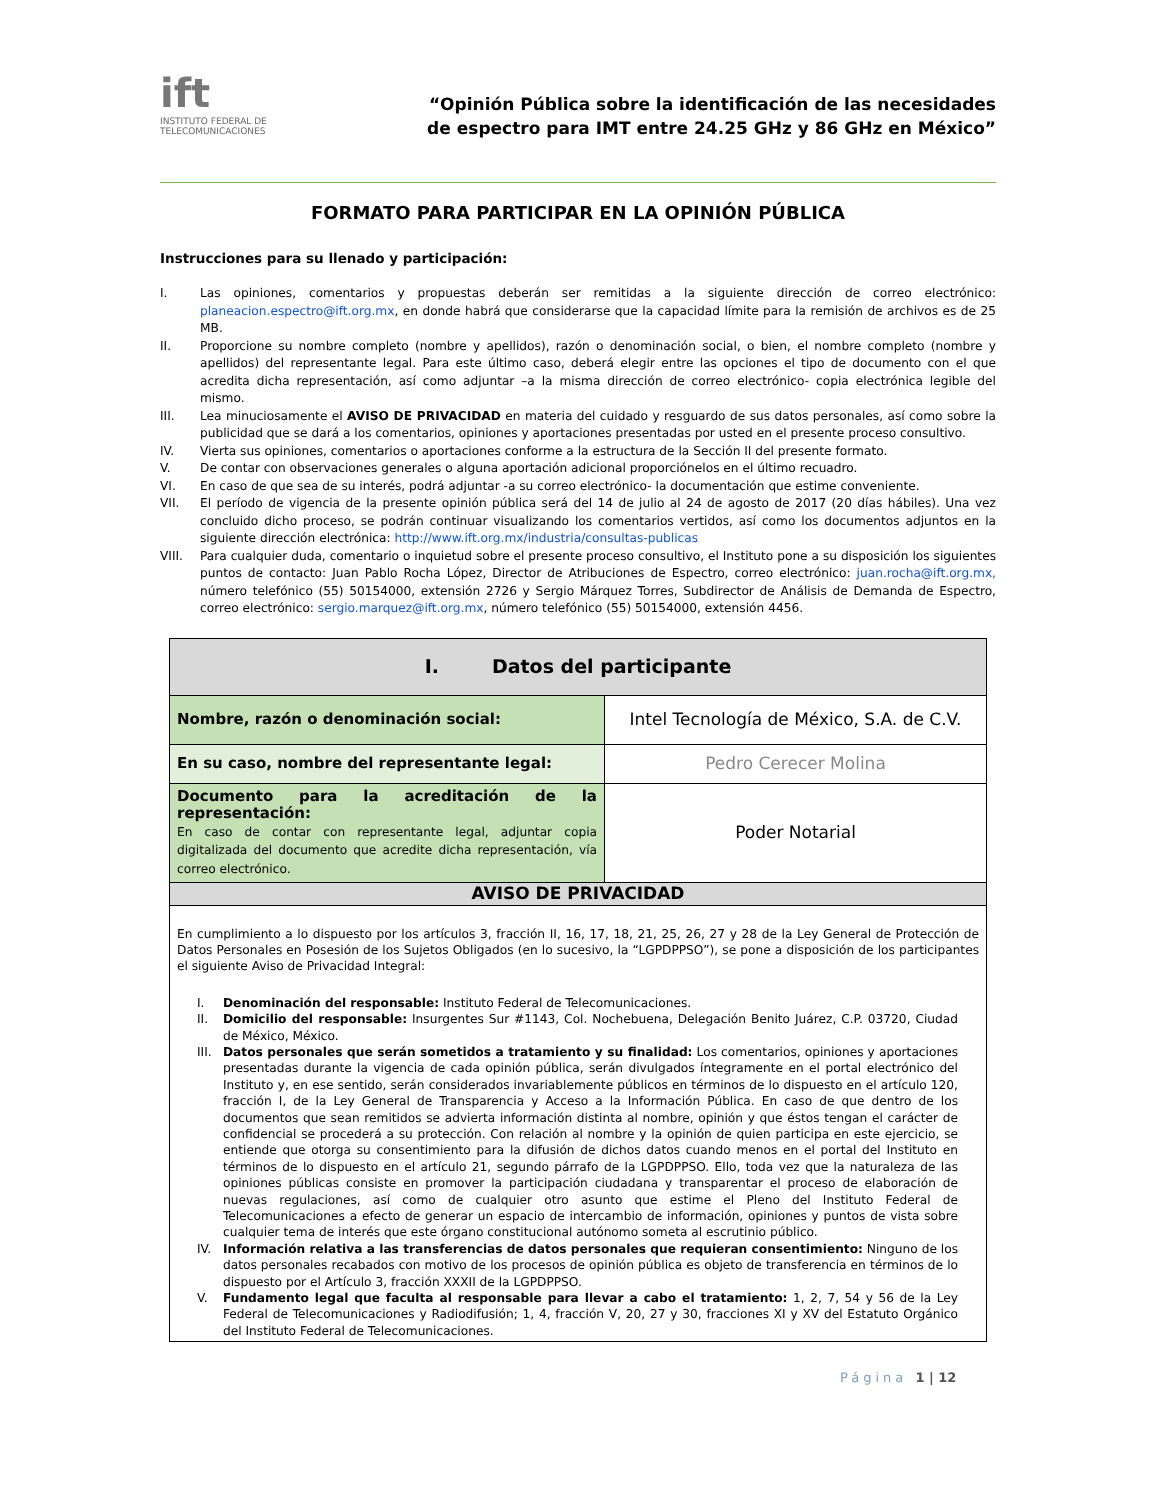ift
INSTITUTO FEDERAL DE TELECOMUNICACIONES
“Opinión Pública sobre la identificación de las necesidades
de espectro para IMT entre 24.25 GHz y 86 GHz en México”
FORMATO PARA PARTICIPAR EN LA OPINIÓN PÚBLICA
Instrucciones para su llenado y participación:
I. Las opiniones, comentarios y propuestas deberán ser remitidas a la siguiente dirección de correo electrónico: planeacion.espectro@ift.org.mx, en donde habrá que considerarse que la capacidad límite para la remisión de archivos es de 25 MB.
II. Proporcione su nombre completo (nombre y apellidos), razón o denominación social, o bien, el nombre completo (nombre y apellidos) del representante legal. Para este último caso, deberá elegir entre las opciones el tipo de documento con el que acredita dicha representación, así como adjuntar –a la misma dirección de correo electrónico- copia electrónica legible del mismo.
III. Lea minuciosamente el AVISO DE PRIVACIDAD en materia del cuidado y resguardo de sus datos personales, así como sobre la publicidad que se dará a los comentarios, opiniones y aportaciones presentadas por usted en el presente proceso consultivo.
IV. Vierta sus opiniones, comentarios o aportaciones conforme a la estructura de la Sección II del presente formato.
V. De contar con observaciones generales o alguna aportación adicional proporciónelos en el último recuadro.
VI. En caso de que sea de su interés, podrá adjuntar -a su correo electrónico- la documentación que estime conveniente.
VII. El período de vigencia de la presente opinión pública será del 14 de julio al 24 de agosto de 2017 (20 días hábiles). Una vez concluido dicho proceso, se podrán continuar visualizando los comentarios vertidos, así como los documentos adjuntos en la siguiente dirección electrónica: http://www.ift.org.mx/industria/consultas-publicas
VIII. Para cualquier duda, comentario o inquietud sobre el presente proceso consultivo, el Instituto pone a su disposición los siguientes puntos de contacto: Juan Pablo Rocha López, Director de Atribuciones de Espectro, correo electrónico: juan.rocha@ift.org.mx, número telefónico (55) 50154000, extensión 2726 y Sergio Márquez Torres, Subdirector de Análisis de Demanda de Espectro, correo electrónico: sergio.marquez@ift.org.mx, número telefónico (55) 50154000, extensión 4456.
| I. Datos del participante | |
| Nombre, razón o denominación social: | Intel Tecnología de México, S.A. de C.V. |
| En su caso, nombre del representante legal: | Pedro Cerecer Molina |
| Documento para la acreditación de la representación: En caso de contar con representante legal, adjuntar copia digitalizada del documento que acredite dicha representación, vía correo electrónico. | Poder Notarial |
| AVISO DE PRIVACIDAD | |
| En cumplimiento a lo dispuesto por los artículos 3, fracción II, 16, 17, 18, 21, 25, 26, 27 y 28 de la Ley General de Protección de Datos Personales en Posesión de los Sujetos Obligados (en lo sucesivo, la “LGPDPPSO”), se pone a disposición de los participantes el siguiente Aviso de Privacidad Integral: I. Denominación del responsable: Instituto Federal de Telecomunicaciones. II. Domicilio del responsable: Insurgentes Sur #1143, Col. Nochebuena, Delegación Benito Juárez, C.P. 03720, Ciudad de México, México. III. Datos personales que serán sometidos a tratamiento y su finalidad: Los comentarios, opiniones y aportaciones presentadas durante la vigencia de cada opinión pública, serán divulgados íntegramente en el portal electrónico del Instituto y, en ese sentido, serán considerados invariablemente públicos en términos de lo dispuesto en el artículo 120, fracción I, de la Ley General de Transparencia y Acceso a la Información Pública. En caso de que dentro de los documentos que sean remitidos se advierta información distinta al nombre, opinión y que éstos tengan el carácter de confidencial se procederá a su protección. Con relación al nombre y la opinión de quien participa en este ejercicio, se entiende que otorga su consentimiento para la difusión de dichos datos cuando menos en el portal del Instituto en términos de lo dispuesto en el artículo 21, segundo párrafo de la LGPDPPSO. Ello, toda vez que la naturaleza de las opiniones públicas consiste en promover la participación ciudadana y transparentar el proceso de elaboración de nuevas regulaciones, así como de cualquier otro asunto que estime el Pleno del Instituto Federal de Telecomunicaciones a efecto de generar un espacio de intercambio de información, opiniones y puntos de vista sobre cualquier tema de interés que este órgano constitucional autónomo someta al escrutinio público. IV. Información relativa a las transferencias de datos personales que requieran consentimiento: Ninguno de los datos personales recabados con motivo de los procesos de opinión pública es objeto de transferencia en términos de lo dispuesto por el Artículo 3, fracción XXXII de la LGPDPPSO. V. Fundamento legal que faculta al responsable para llevar a cabo el tratamiento: 1, 2, 7, 54 y 56 de la Ley Federal de Telecomunicaciones y Radiodifusión; 1, 4, fracción V, 20, 27 y 30, fracciones XI y XV del Estatuto Orgánico del Instituto Federal de Telecomunicaciones. | |
Página 1 | 12